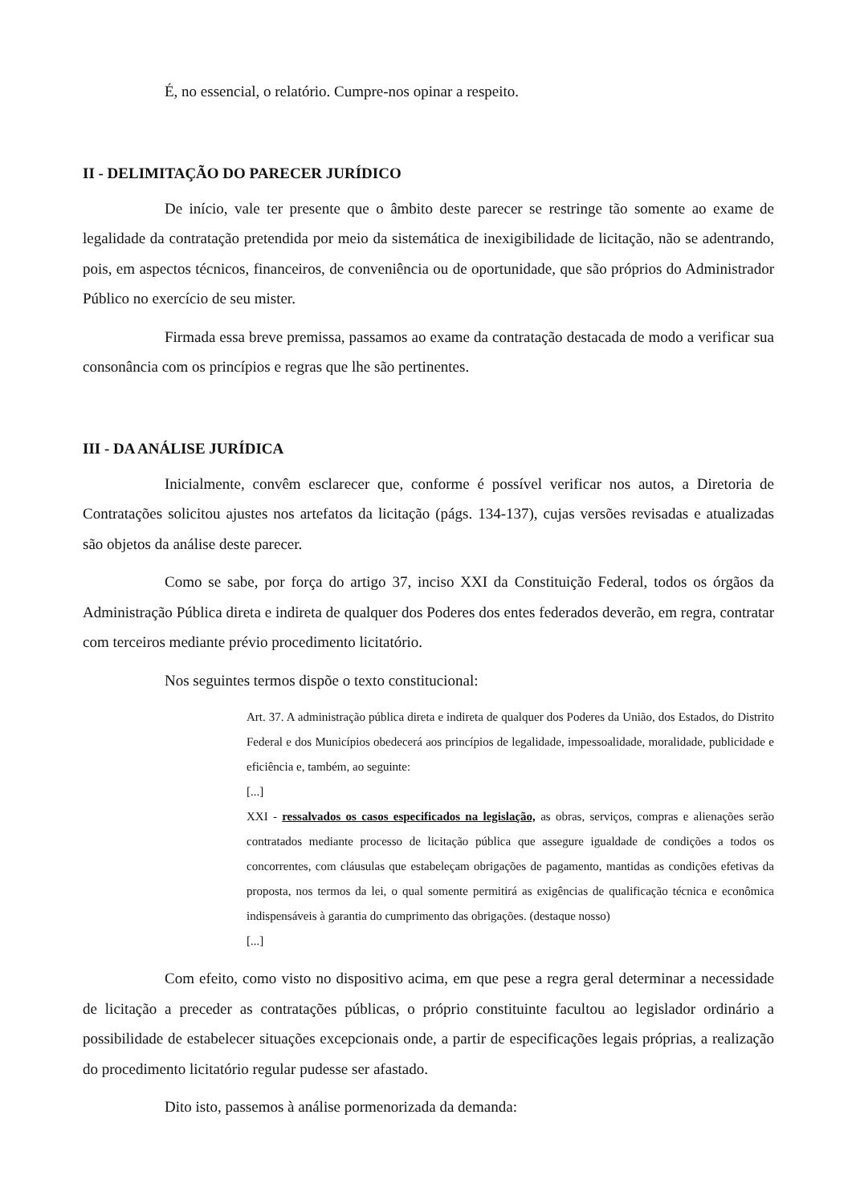É, no essencial, o relatório. Cumpre-nos opinar a respeito.
II - DELIMITAÇÃO DO PARECER JURÍDICO
De início, vale ter presente que o âmbito deste parecer se restringe tão somente ao exame de legalidade da contratação pretendida por meio da sistemática de inexigibilidade de licitação, não se adentrando, pois, em aspectos técnicos, financeiros, de conveniência ou de oportunidade, que são próprios do Administrador Público no exercício de seu mister.
Firmada essa breve premissa, passamos ao exame da contratação destacada de modo a verificar sua consonância com os princípios e regras que lhe são pertinentes.
III - DA ANÁLISE JURÍDICA
Inicialmente, convêm esclarecer que, conforme é possível verificar nos autos, a Diretoria de Contratações solicitou ajustes nos artefatos da licitação (págs. 134-137), cujas versões revisadas e atualizadas são objetos da análise deste parecer.
Como se sabe, por força do artigo 37, inciso XXI da Constituição Federal, todos os órgãos da Administração Pública direta e indireta de qualquer dos Poderes dos entes federados deverão, em regra, contratar com terceiros mediante prévio procedimento licitatório.
Nos seguintes termos dispõe o texto constitucional:
Art. 37. A administração pública direta e indireta de qualquer dos Poderes da União, dos Estados, do Distrito Federal e dos Municípios obedecerá aos princípios de legalidade, impessoalidade, moralidade, publicidade e eficiência e, também, ao seguinte:
[...]
XXI - ressalvados os casos especificados na legislação, as obras, serviços, compras e alienações serão contratados mediante processo de licitação pública que assegure igualdade de condições a todos os concorrentes, com cláusulas que estabeleçam obrigações de pagamento, mantidas as condições efetivas da proposta, nos termos da lei, o qual somente permitirá as exigências de qualificação técnica e econômica indispensáveis à garantia do cumprimento das obrigações. (destaque nosso)
[...]
Com efeito, como visto no dispositivo acima, em que pese a regra geral determinar a necessidade de licitação a preceder as contratações públicas, o próprio constituinte facultou ao legislador ordinário a possibilidade de estabelecer situações excepcionais onde, a partir de especificações legais próprias, a realização do procedimento licitatório regular pudesse ser afastado.
Dito isto, passemos à análise pormenorizada da demanda: